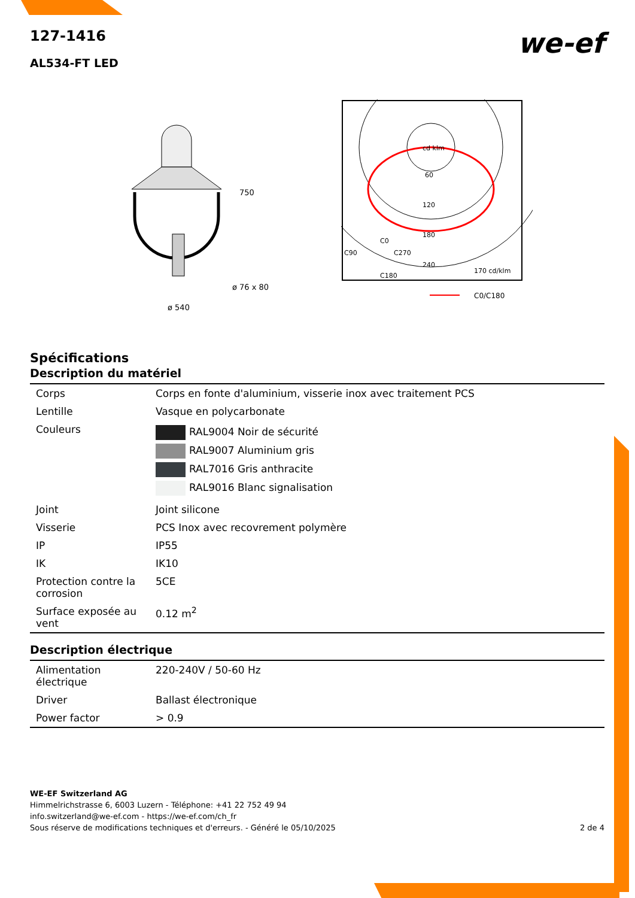we-ef
127-1416
AL534-FT LED
750
ø 76 x 80
ø 540
cd klm
60
120
180
240
C0
C90
C270
C180
170 cd/klm
C0/C180
Spécifications
Description du matériel
| Corps | Corps en fonte d'aluminium, visserie inox avec traitement PCS |
| Lentille | Vasque en polycarbonate |
| Couleurs | RAL9004 Noir de sécurité RAL9007 Aluminium gris RAL7016 Gris anthracite RAL9016 Blanc signalisation |
| Joint | Joint silicone |
| Visserie | PCS Inox avec recovrement polymère |
| IP | IP55 |
| IK | IK10 |
| Protection contre la corrosion | 5CE |
| Surface exposée au vent | 0.12 m<sup>2</sup> |
Description électrique
| Alimentation électrique | 220-240V / 50-60 Hz |
| Driver | Ballast électronique |
| Power factor | > 0.9 |
WE-EF Switzerland AG
Himmelrichstrasse 6, 6003 Luzern - Téléphone: +41 22 752 49 94
info.switzerland@we-ef.com - https://we-ef.com/ch_fr
Sous réserve de modifications techniques et d'erreurs. - Généré le 05/10/2025 2 de 4